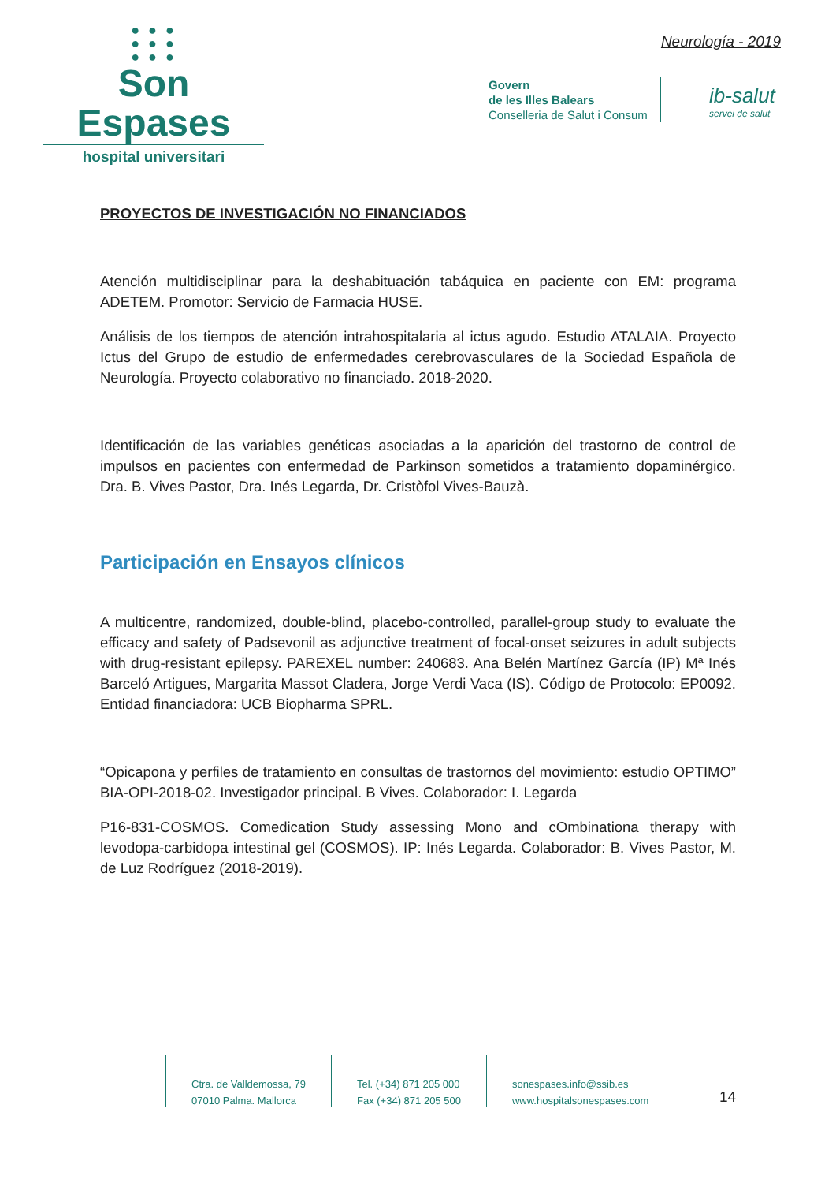● ● ●
● ● ●
● ● ●
Son Espases
hospital universitari
Neurología - 2019
Govern
de les Illes Balears
Conselleria de Salut i Consum
ib-salut
servei de salut
PROYECTOS DE INVESTIGACIÓN NO FINANCIADOS
Atención multidisciplinar para la deshabituación tabáquica en paciente con EM: programa ADETEM. Promotor: Servicio de Farmacia HUSE.
Análisis de los tiempos de atención intrahospitalaria al ictus agudo. Estudio ATALAIA. Proyecto Ictus del Grupo de estudio de enfermedades cerebrovasculares de la Sociedad Española de Neurología. Proyecto colaborativo no financiado. 2018-2020.
Identificación de las variables genéticas asociadas a la aparición del trastorno de control de impulsos en pacientes con enfermedad de Parkinson sometidos a tratamiento dopaminérgico. Dra. B. Vives Pastor, Dra. Inés Legarda, Dr. Cristòfol Vives-Bauzà.
Participación en Ensayos clínicos
A multicentre, randomized, double-blind, placebo-controlled, parallel-group study to evaluate the efficacy and safety of Padsevonil as adjunctive treatment of focal-onset seizures in adult subjects with drug-resistant epilepsy. PAREXEL number: 240683. Ana Belén Martínez García (IP) Mª Inés Barceló Artigues, Margarita Massot Cladera, Jorge Verdi Vaca (IS). Código de Protocolo: EP0092. Entidad financiadora: UCB Biopharma SPRL.
“Opicapona y perfiles de tratamiento en consultas de trastornos del movimiento: estudio OPTIMO” BIA-OPI-2018-02. Investigador principal. B Vives. Colaborador: I. Legarda
P16-831-COSMOS. Comedication Study assessing Mono and cOmbinationa therapy with levodopa-carbidopa intestinal gel (COSMOS). IP: Inés Legarda. Colaborador: B. Vives Pastor, M. de Luz Rodríguez (2018-2019).
Ctra. de Valldemossa, 79
07010 Palma. Mallorca
Tel. (+34) 871 205 000
Fax (+34) 871 205 500
sonespases.info@ssib.es
www.hospitalsonespases.com
14